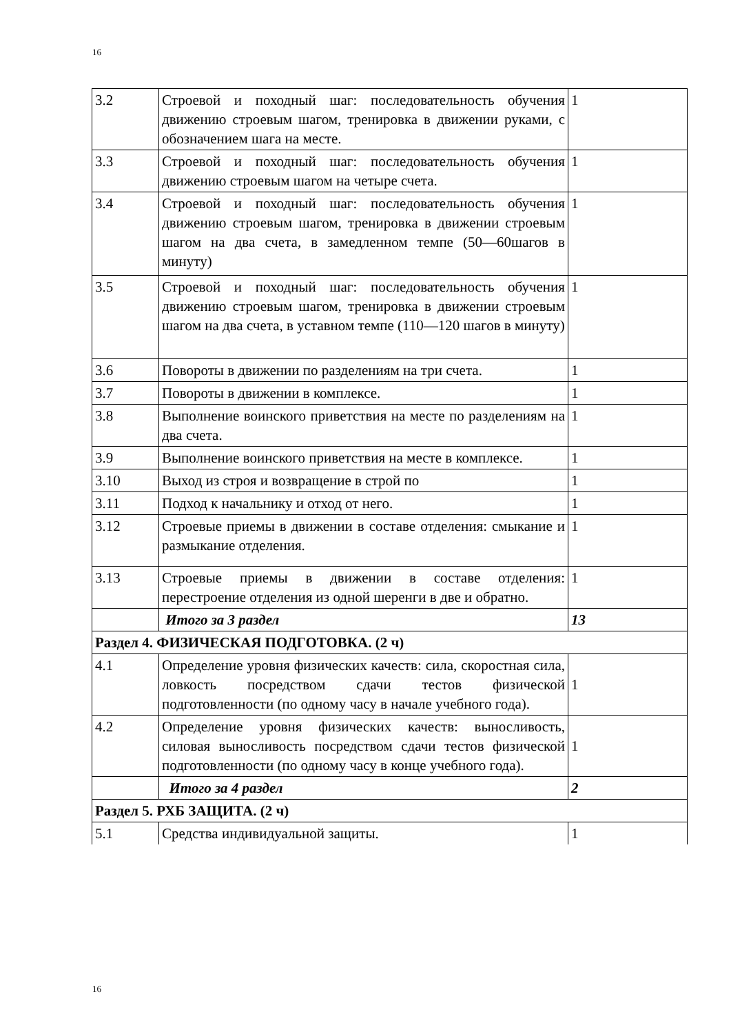16
| 3.2 | Строевой и походный шаг: последовательность обучения движению строевым шагом, тренировка в движении руками, с обозначением шага на месте. | 1 |
| 3.3 | Строевой и походный шаг: последовательность обучения движению строевым шагом на четыре счета. | 1 |
| 3.4 | Строевой и походный шаг: последовательность обучения движению строевым шагом, тренировка в движении строевым шагом на два счета, в замедленном темпе (50—60шагов в минуту) | 1 |
| 3.5 | Строевой и походный шаг: последовательность обучения движению строевым шагом, тренировка в движении строевым шагом на два счета, в уставном темпе (110—120 шагов в минуту) | 1 |
| 3.6 | Повороты в движении по разделениям на три счета. | 1 |
| 3.7 | Повороты в движении в комплексе. | 1 |
| 3.8 | Выполнение воинского приветствия на месте по разделениям на два счета. | 1 |
| 3.9 | Выполнение воинского приветствия на месте в комплексе. | 1 |
| 3.10 | Выход из строя и возвращение в строй по | 1 |
| 3.11 | Подход к начальнику и отход от него. | 1 |
| 3.12 | Строевые приемы в движении в составе отделения: смыкание и размыкание отделения. | 1 |
| 3.13 | Строевые приемы в движении в составе отделения: перестроение отделения из одной шеренги в две и обратно. | 1 |
| | Итого за 3 раздел | 13 |
| Раздел 4. ФИЗИЧЕСКАЯ ПОДГОТОВКА. (2 ч) | | |
| 4.1 | Определение уровня физических качеств: сила, скоростная сила, ловкость посредством сдачи тестов физической подготовленности (по одному часу в начале учебного года). | 1 |
| 4.2 | Определение уровня физических качеств: выносливость, силовая выносливость посредством сдачи тестов физической подготовленности (по одному часу в конце учебного года). | 1 |
| | Итого за 4 раздел | 2 |
| Раздел 5. РХБ ЗАЩИТА. (2 ч) | | |
| 5.1 | Средства индивидуальной защиты. | 1 |
16